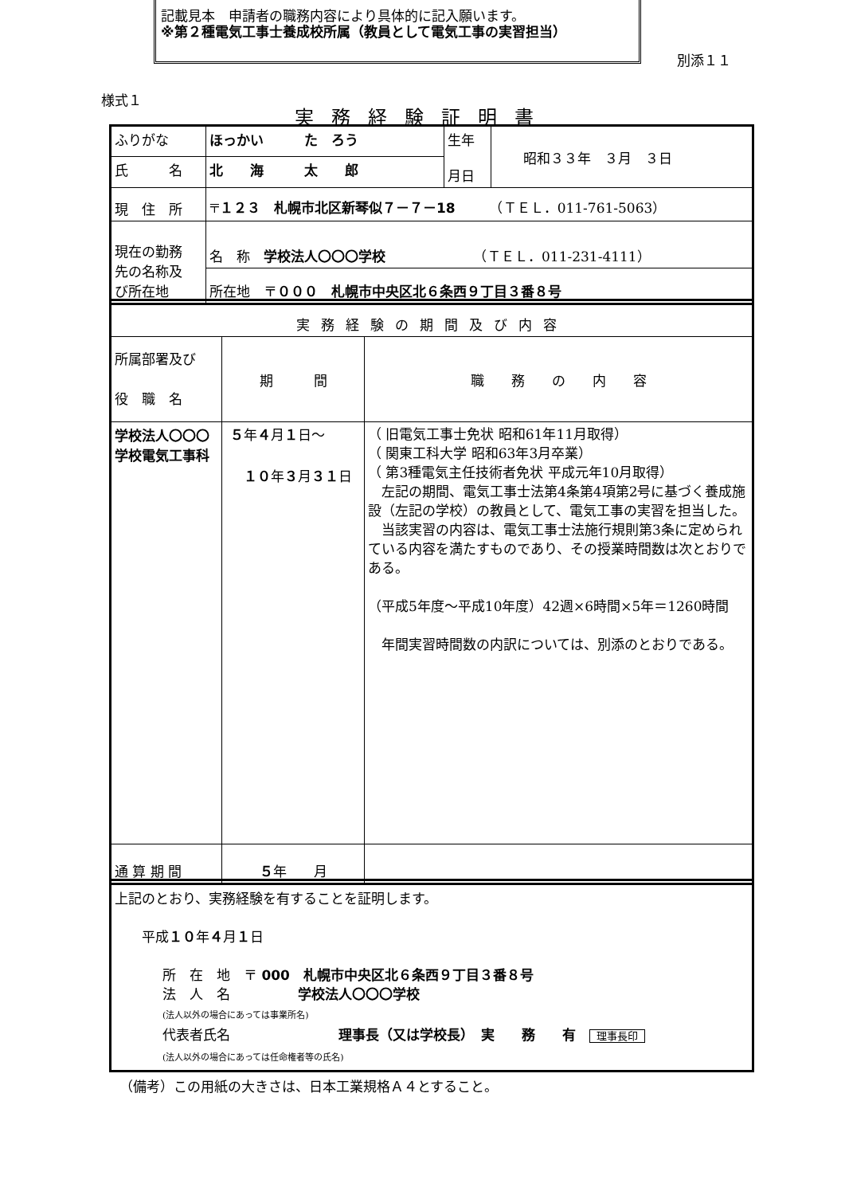記載見本　申請者の職務内容により具体的に記入願います。
※第２種電気工事士養成校所属（教員として電気工事の実習担当）
別添１１
様式１
実務経験証明書
| ふりがな | ほっかい た ろう | 生年 月日 | 昭和３３年 ３月 ３日 |
| 氏 名 | 北 海 太 郎 | | |
| 現 住 所 | 〒 １２３ 札幌市北区新琴似７－７－18 （ＴＥＬ．011-761-5063） | | |
| 現在の勤務 先の名称及 び所在地 | 名 称 学校法人〇〇〇学校 （ＴＥＬ．011-231-4111） | | |
| | 所在地 〒 ０００ 札幌市中央区北６条西９丁目３番８号 | | |
| 実務経験の期間及び内容 | | |
| 所属部署及び 役 職 名 | 期 間 | 職 務 の 内 容 |
| 学校法人〇〇〇学校電気工事科 | ５ 年 ４ 月 １ 日～ １０ 年 ３ 月 ３１ 日 | （ 旧電気工事士免状 昭和61年11月取得） （ 関東工科大学 昭和63年3月卒業） （ 第3種電気主任技術者免状 平成元年10月取得） 左記の期間、電気工事士法第4条第4項第2号に基づく養成施設（左記の学校）の教員として、電気工事の実習を担当した。 当該実習の内容は、電気工事士法施行規則第3条に定められている内容を満たすものであり、その授業時間数は次とおりである。 （平成5年度～平成10年度）42週×6時間×5年＝1260時間 年間実習時間数の内訳については、別添のとおりである。 |
| 通 算 期 間 | ５ 年 月 | |
| 上記のとおり、実務経験を有することを証明します。 平成 １０ 年 ４ 月 １ 日 所 在 地 〒 000 札幌市中央区北６条西９丁目３番８号 法 人 名 学校法人〇〇〇学校 (法人以外の場合にあっては事業所名) 代表者氏名 理事長（又は学校長） 実 務 有 理事長印 (法人以外の場合にあっては任命権者等の氏名) |
（備考）この用紙の大きさは、日本工業規格Ａ４とすること。